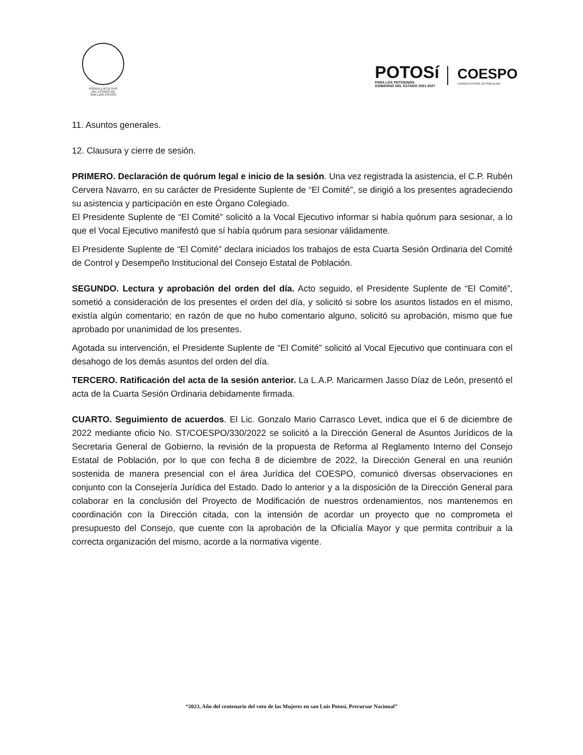PODER EJECUTIVO
DEL ESTADO DE
SAN LUIS POTOSÍ
POTOSí
PARA LOS POTOSINOS
GOBIERNO DEL ESTADO 2021-2027
COESPO
CONSEJO ESTATAL DE POBLACIÓN
11. Asuntos generales.
12. Clausura y cierre de sesión.
PRIMERO. Declaración de quórum legal e inicio de la sesión. Una vez registrada la asistencia, el C.P. Rubén Cervera Navarro, en su carácter de Presidente Suplente de “El Comité”, se dirigió a los presentes agradeciendo su asistencia y participación en este Órgano Colegiado.
El Presidente Suplente de “El Comité” solicitó a la Vocal Ejecutivo informar si había quórum para sesionar, a lo que el Vocal Ejecutivo manifestó que sí había quórum para sesionar válidamente.
El Presidente Suplente de “El Comité" declara iniciados los trabajos de esta Cuarta Sesión Ordinaria del Comité de Control y Desempeño Institucional del Consejo Estatal de Población.
SEGUNDO. Lectura y aprobación del orden del día. Acto seguido, el Presidente Suplente de “El Comité”, sometió a consideración de los presentes el orden del día, y solicitó si sobre los asuntos listados en el mismo, existía algún comentario; en razón de que no hubo comentario alguno, solicitó su aprobación, mismo que fue aprobado por unanimidad de los presentes.
Agotada su intervención, el Presidente Suplente de “El Comité” solicitó al Vocal Ejecutivo que continuara con el desahogo de los demás asuntos del orden del día.
TERCERO. Ratificación del acta de la sesión anterior. La L.A.P. Maricarmen Jasso Díaz de León, presentó el acta de la Cuarta Sesión Ordinaria debidamente firmada.
CUARTO. Seguimiento de acuerdos. El Lic. Gonzalo Mario Carrasco Levet, indica que el 6 de diciembre de 2022 mediante oficio No. ST/COESPO/330/2022 se solicitó a la Dirección General de Asuntos Jurídicos de la Secretaria General de Gobierno, la revisión de la propuesta de Reforma al Reglamento Interno del Consejo Estatal de Población, por lo que con fecha 8 de diciembre de 2022, la Dirección General en una reunión sostenida de manera presencial con el área Jurídica del COESPO, comunicó diversas observaciones en conjunto con la Consejería Jurídica del Estado. Dado lo anterior y a la disposición de la Dirección General para colaborar en la conclusión del Proyecto de Modificación de nuestros ordenamientos, nos mantenemos en coordinación con la Dirección citada, con la intensión de acordar un proyecto que no comprometa el presupuesto del Consejo, que cuente con la aprobación de la Oficialía Mayor y que permita contribuir a la correcta organización del mismo, acorde a la normativa vigente.
“2023, Año del centenario del voto de las Mujeres en san Luis Potosí, Precursor Nacional”